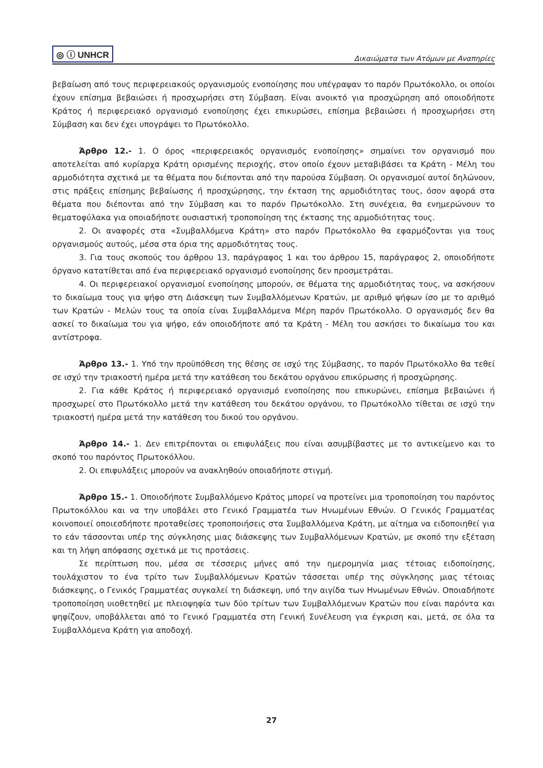◎ ⓘ UNHCR
Δικαιώματα των Ατόμων με Αναπηρίες
βεβαίωση από τους περιφερειακούς οργανισμούς ενοποίησης που υπέγραψαν το παρόν Πρωτόκολλο, οι οποίοι έχουν επίσημα βεβαιώσει ή προσχωρήσει στη Σύμβαση. Είναι ανοικτό για προσχώρηση από οποιοδήποτε Κράτος ή περιφερειακό οργανισμό ενοποίησης έχει επικυρώσει, επίσημα βεβαιώσει ή προσχωρήσει στη Σύμβαση και δεν έχει υπογράψει το Πρωτόκολλο.
Άρθρο 12.- 1. Ο όρος «περιφερειακός οργανισμός ενοποίησης» σημαίνει τον οργανισμό που αποτελείται από κυρίαρχα Κράτη ορισμένης περιοχής, στον οποίο έχουν μεταβιβάσει τα Κράτη - Μέλη του αρμοδιότητα σχετικά με τα θέματα που διέπονται από την παρούσα Σύμβαση. Οι οργανισμοί αυτοί δηλώνουν, στις πράξεις επίσημης βεβαίωσης ή προσχώρησης, την έκταση της αρμοδιότητας τους, όσον αφορά στα θέματα που διέπονται από την Σύμβαση και το παρόν Πρωτόκολλο. Στη συνέχεια, θα ενημερώνουν το θεματοφύλακα για οποιαδήποτε ουσιαστική τροποποίηση της έκτασης της αρμοδιότητας τους.
2. Οι αναφορές στα «Συμβαλλόμενα Κράτη» στο παρόν Πρωτόκολλο θα εφαρμόζονται για τους οργανισμούς αυτούς, μέσα στα όρια της αρμοδιότητας τους.
3. Για τους σκοπούς του άρθρου 13, παράγραφος 1 και του άρθρου 15, παράγραφος 2, οποιοδήποτε όργανο κατατίθεται από ένα περιφερειακό οργανισμό ενοποίησης δεν προσμετράται.
4. Οι περιφερειακοί οργανισμοί ενοποίησης μπορούν, σε θέματα της αρμοδιότητας τους, να ασκήσουν το δικαίωμα τους για ψήφο στη Διάσκεψη των Συμβαλλόμενων Κρατών, με αριθμό ψήφων ίσο με το αριθμό των Κρατών - Μελών τους τα οποία είναι Συμβαλλόμενα Μέρη παρόν Πρωτόκολλο. Ο οργανισμός δεν θα ασκεί το δικαίωμα του για ψήφο, εάν οποιοδήποτε από τα Κράτη - Μέλη του ασκήσει το δικαίωμα του και αντίστροφα.
Άρθρο 13.- 1. Υπό την προϋπόθεση της θέσης σε ισχύ της Σύμβασης, το παρόν Πρωτόκολλο θα τεθεί σε ισχύ την τριακοστή ημέρα μετά την κατάθεση του δεκάτου οργάνου επικύρωσης ή προσχώρησης.
2. Για κάθε Κράτος ή περιφερειακό οργανισμό ενοποίησης που επικυρώνει, επίσημα βεβαιώνει ή προσχωρεί στο Πρωτόκολλο μετά την κατάθεση του δεκάτου οργάνου, το Πρωτόκολλο τίθεται σε ισχύ την τριακοστή ημέρα μετά την κατάθεση του δικού του οργάνου.
Άρθρο 14.- 1. Δεν επιτρέπονται οι επιφυλάξεις που είναι ασυμβίβαστες με το αντικείμενο και το σκοπό του παρόντος Πρωτοκόλλου.
2. Οι επιφυλάξεις μπορούν να ανακληθούν οποιαδήποτε στιγμή.
Άρθρο 15.- 1. Οποιοδήποτε Συμβαλλόμενο Κράτος μπορεί να προτείνει μια τροποποίηση του παρόντος Πρωτοκόλλου και να την υποβάλει στο Γενικό Γραμματέα των Ηνωμένων Εθνών. Ο Γενικός Γραμματέας κοινοποιεί οποιεσδήποτε προταθείσες τροποποιήσεις στα Συμβαλλόμενα Κράτη, με αίτημα να ειδοποιηθεί για το εάν τάσσονται υπέρ της σύγκλησης μιας διάσκεψης των Συμβαλλόμενων Κρατών, με σκοπό την εξέταση και τη λήψη απόφασης σχετικά με τις προτάσεις.
Σε περίπτωση που, μέσα σε τέσσερις μήνες από την ημερομηνία μιας τέτοιας ειδοποίησης, τουλάχιστον το ένα τρίτο των Συμβαλλόμενων Κρατών τάσσεται υπέρ της σύγκλησης μιας τέτοιας διάσκεψης, ο Γενικός Γραμματέας συγκαλεί τη διάσκεψη, υπό την αιγίδα των Ηνωμένων Εθνών. Οποιαδήποτε τροποποίηση υιοθετηθεί με πλειοψηφία των δύο τρίτων των Συμβαλλόμενων Κρατών που είναι παρόντα και ψηφίζουν, υποβάλλεται από το Γενικό Γραμματέα στη Γενική Συνέλευση για έγκριση και, μετά, σε όλα τα Συμβαλλόμενα Κράτη για αποδοχή.
27